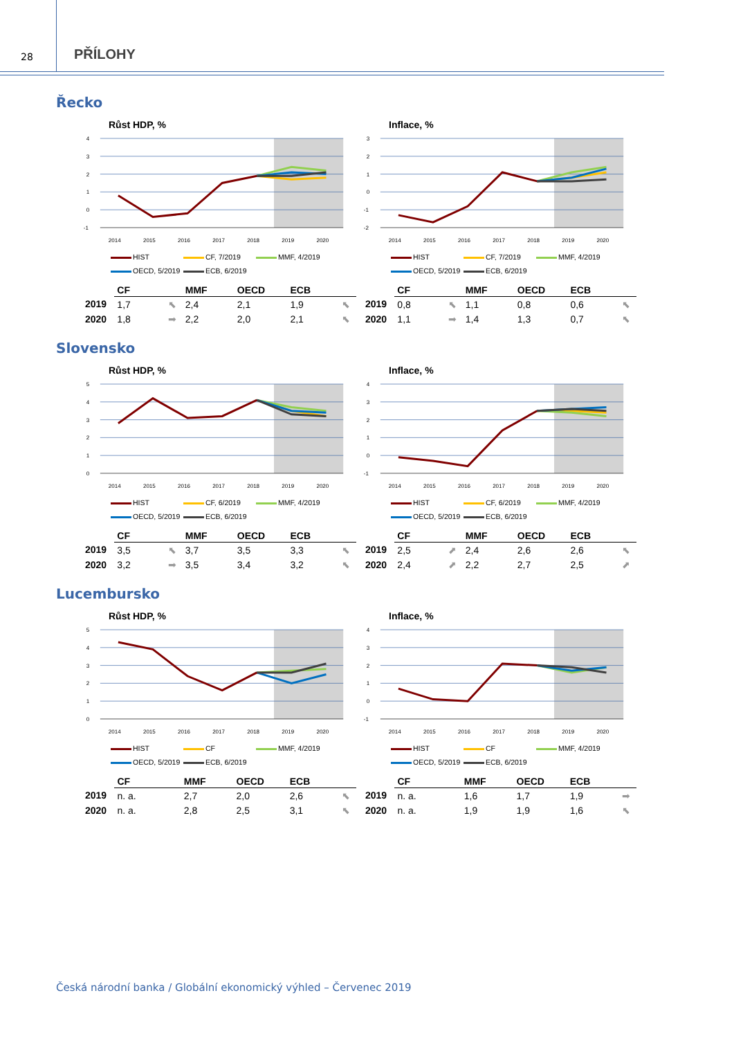28
PŘÍLOHY
Řecko
Růst HDP, %
4
3
2
1
0
-1
2014
2015
2016
2017
2018
2019
2020
HIST
CF, 7/2019
MMF, 4/2019
OECD, 5/2019
ECB, 6/2019
| | CF | | MMF | OECD | ECB | |
| --- | --- | --- | --- | --- | --- | --- |
| 2019 | 1,7 | ⬉ | 2,4 | 2,1 | 1,9 | ⬉ |
| 2020 | 1,8 | ➡ | 2,2 | 2,0 | 2,1 | ⬉ |
Inflace, %
3
2
1
0
-1
-2
2014
2015
2016
2017
2018
2019
2020
HIST
CF, 7/2019
MMF, 4/2019
OECD, 5/2019
ECB, 6/2019
| | CF | | MMF | OECD | ECB | |
| --- | --- | --- | --- | --- | --- | --- |
| 2019 | 0,8 | ⬉ | 1,1 | 0,8 | 0,6 | ⬉ |
| 2020 | 1,1 | ➡ | 1,4 | 1,3 | 0,7 | ⬉ |
Slovensko
Růst HDP, %
5
4
3
2
1
0
2014
2015
2016
2017
2018
2019
2020
HIST
CF, 6/2019
MMF, 4/2019
OECD, 5/2019
ECB, 6/2019
| | CF | | MMF | OECD | ECB | |
| --- | --- | --- | --- | --- | --- | --- |
| 2019 | 3,5 | ⬉ | 3,7 | 3,5 | 3,3 | ⬉ |
| 2020 | 3,2 | ➡ | 3,5 | 3,4 | 3,2 | ⬉ |
Inflace, %
4
3
2
1
0
-1
2014
2015
2016
2017
2018
2019
2020
HIST
CF, 6/2019
MMF, 4/2019
OECD, 5/2019
ECB, 6/2019
| | CF | | MMF | OECD | ECB | |
| --- | --- | --- | --- | --- | --- | --- |
| 2019 | 2,5 | ⬈ | 2,4 | 2,6 | 2,6 | ⬉ |
| 2020 | 2,4 | ⬈ | 2,2 | 2,7 | 2,5 | ⬈ |
Lucembursko
Růst HDP, %
5
4
3
2
1
0
2014
2015
2016
2017
2018
2019
2020
HIST
CF
MMF, 4/2019
OECD, 5/2019
ECB, 6/2019
| | CF | | MMF | OECD | ECB | |
| --- | --- | --- | --- | --- | --- | --- |
| 2019 | n. a. | | 2,7 | 2,0 | 2,6 | ⬉ |
| 2020 | n. a. | | 2,8 | 2,5 | 3,1 | ⬉ |
Inflace, %
4
3
2
1
0
-1
2014
2015
2016
2017
2018
2019
2020
HIST
CF
MMF, 4/2019
OECD, 5/2019
ECB, 6/2019
| | CF | | MMF | OECD | ECB | |
| --- | --- | --- | --- | --- | --- | --- |
| 2019 | n. a. | | 1,6 | 1,7 | 1,9 | ➡ |
| 2020 | n. a. | | 1,9 | 1,9 | 1,6 | ⬉ |
Česká národní banka / Globální ekonomický výhled – Červenec 2019